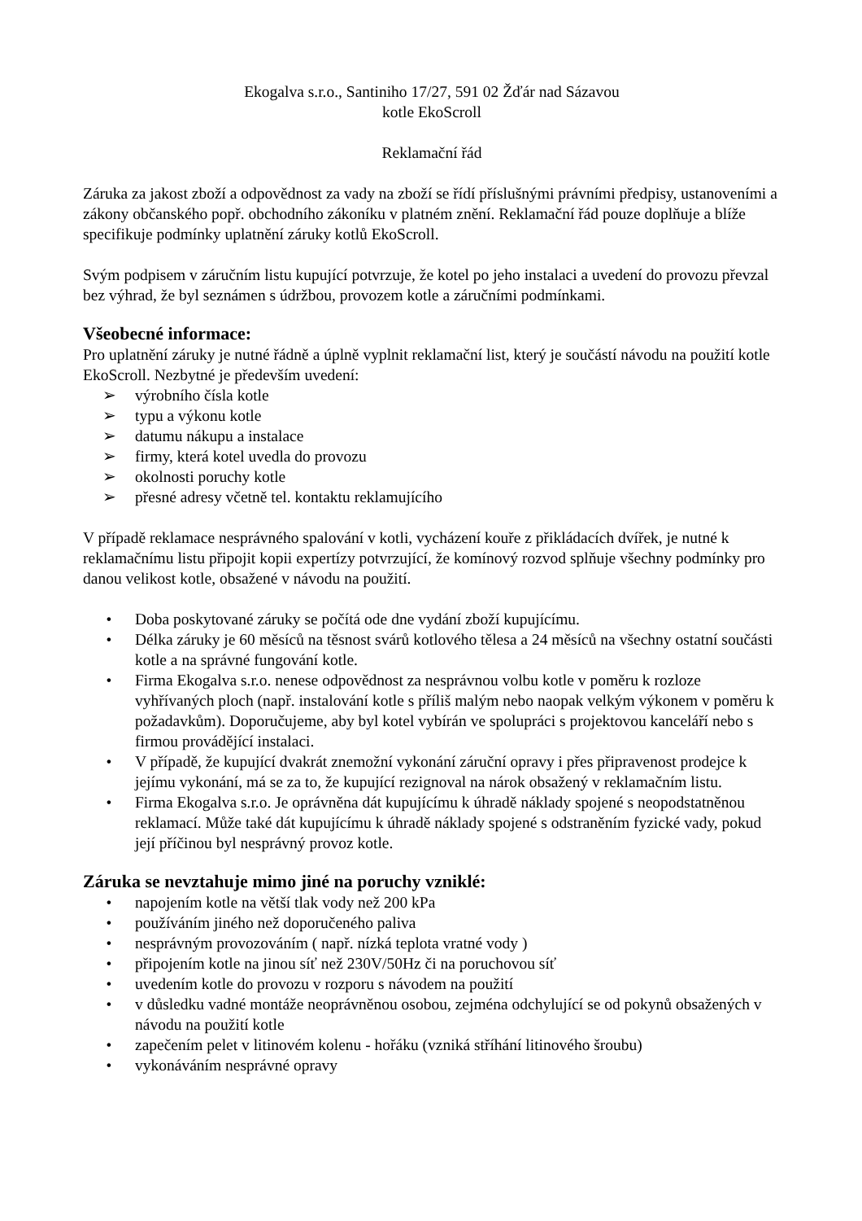Ekogalva s.r.o., Santiniho 17/27, 591 02 Žďár nad Sázavou
kotle EkoScroll
Reklamační řád
Záruka za jakost zboží a odpovědnost za vady na zboží se řídí příslušnými právními předpisy, ustanoveními a zákony občanského popř. obchodního zákoníku v platném znění. Reklamační řád pouze doplňuje a blíže specifikuje podmínky uplatnění záruky kotlů EkoScroll.
Svým podpisem v záručním listu kupující potvrzuje, že kotel po jeho instalaci a uvedení do provozu převzal bez výhrad, že byl seznámen s údržbou, provozem kotle a záručními podmínkami.
Všeobecné informace:
Pro uplatnění záruky je nutné řádně a úplně vyplnit reklamační list, který je součástí návodu na použití kotle EkoScroll. Nezbytné je především uvedení:
➢ výrobního čísla kotle
➢ typu a výkonu kotle
➢ datumu nákupu a instalace
➢ firmy, která kotel uvedla do provozu
➢ okolnosti poruchy kotle
➢ přesné adresy včetně tel. kontaktu reklamujícího
V případě reklamace nesprávného spalování v kotli, vycházení kouře z přikládacích dvířek, je nutné k reklamačnímu listu připojit kopii expertízy potvrzující, že komínový rozvod splňuje všechny podmínky pro danou velikost kotle, obsažené v návodu na použití.
• Doba poskytované záruky se počítá ode dne vydání zboží kupujícímu.
• Délka záruky je 60 měsíců na těsnost svárů kotlového tělesa a 24 měsíců na všechny ostatní součásti kotle a na správné fungování kotle.
• Firma Ekogalva s.r.o. nenese odpovědnost za nesprávnou volbu kotle v poměru k rozloze vyhřívaných ploch (např. instalování kotle s příliš malým nebo naopak velkým výkonem v poměru k požadavkům). Doporučujeme, aby byl kotel vybírán ve spolupráci s projektovou kanceláří nebo s firmou provádějící instalaci.
• V případě, že kupující dvakrát znemožní vykonání záruční opravy i přes připravenost prodejce k jejímu vykonání, má se za to, že kupující rezignoval na nárok obsažený v reklamačním listu.
• Firma Ekogalva s.r.o. Je oprávněna dát kupujícímu k úhradě náklady spojené s neopodstatněnou reklamací. Může také dát kupujícímu k úhradě náklady spojené s odstraněním fyzické vady, pokud její příčinou byl nesprávný provoz kotle.
Záruka se nevztahuje mimo jiné na poruchy vzniklé:
• napojením kotle na větší tlak vody než 200 kPa
• používáním jiného než doporučeného paliva
• nesprávným provozováním ( např. nízká teplota vratné vody )
• připojením kotle na jinou síť než 230V/50Hz či na poruchovou síť
• uvedením kotle do provozu v rozporu s návodem na použití
• v důsledku vadné montáže neoprávněnou osobou, zejména odchylující se od pokynů obsažených v návodu na použití kotle
• zapečením pelet v litinovém kolenu - hořáku (vzniká stříhání litinového šroubu)
• vykonáváním nesprávné opravy